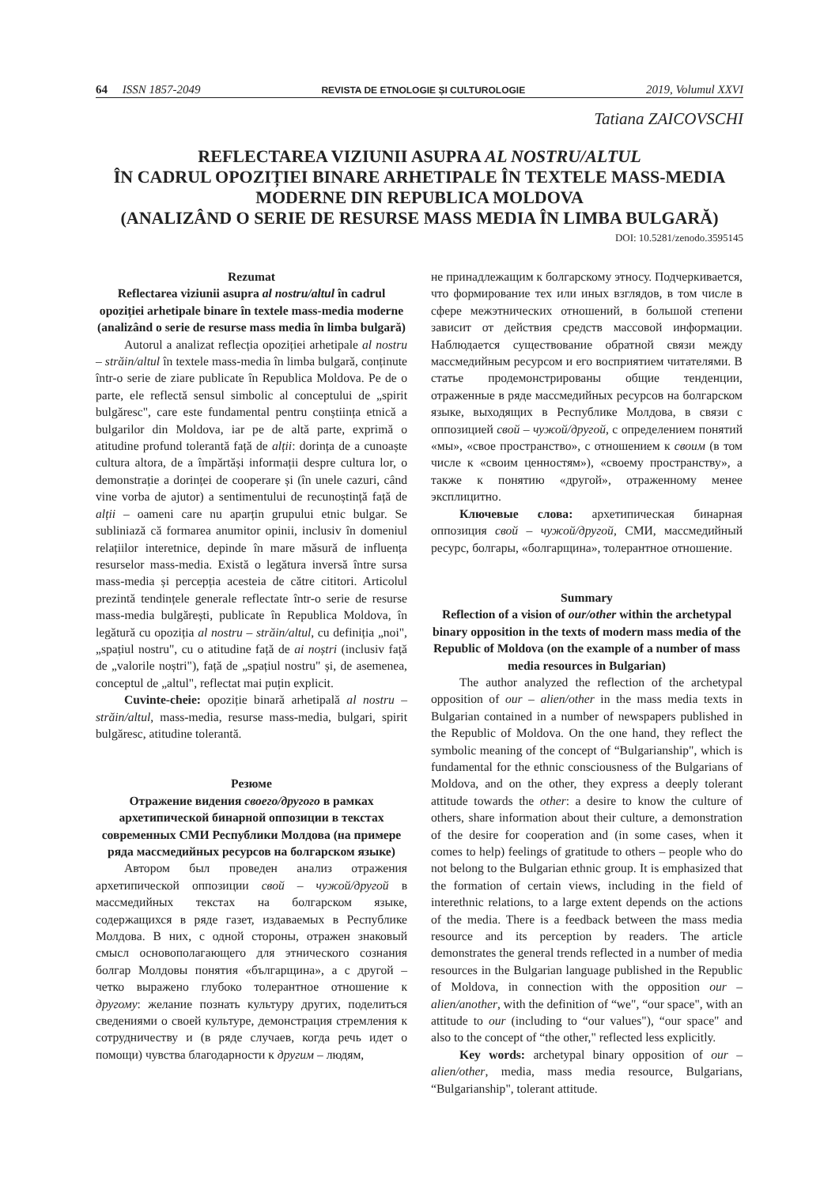64 ISSN 1857-2049 REVISTA DE ETNOLOGIE ȘI CULTUROLOGIE 2019, Volumul XXVI
Tatiana ZAICOVSCHI
REFLECTAREA VIZIUNII ASUPRA AL NOSTRU/ALTUL
ÎN CADRUL OPOZIȚIEI BINARE ARHETIPALE ÎN TEXTELE MASS-MEDIA
MODERNE DIN REPUBLICA MOLDOVA
(ANALIZÂND O SERIE DE RESURSE MASS MEDIA ÎN LIMBA BULGARĂ)
DOI: 10.5281/zenodo.3595145
Rezumat
Reflectarea viziunii asupra al nostru/altul în cadrul opoziției arhetipale binare în textele mass-media moderne (analizând o serie de resurse mass media în limba bulgară)
Autorul a analizat reflecția opoziției arhetipale al nostru – străin/altul în textele mass-media în limba bulgară, conținute într-o serie de ziare publicate în Republica Moldova. Pe de o parte, ele reflectă sensul simbolic al conceptului de „spirit bulgăresc", care este fundamental pentru conștiința etnică a bulgarilor din Moldova, iar pe de altă parte, exprimă o atitudine profund tolerantă față de alții: dorința de a cunoaște cultura altora, de a împărtăși informații despre cultura lor, o demonstrație a dorinței de cooperare și (în unele cazuri, când vine vorba de ajutor) a sentimentului de recunoștință față de alții – oameni care nu aparțin grupului etnic bulgar. Se subliniază că formarea anumitor opinii, inclusiv în domeniul relațiilor interetnice, depinde în mare măsură de influența resurselor mass-media. Există o legătura inversă între sursa mass-media și percepția acesteia de către cititori. Articolul prezintă tendințele generale reflectate într-o serie de resurse mass-media bulgărești, publicate în Republica Moldova, în legătură cu opoziția al nostru – străin/altul, cu definiția „noi", „spațiul nostru", cu o atitudine față de ai noștri (inclusiv față de „valorile noștri"), față de „spațiul nostru" și, de asemenea, conceptul de „altul", reflectat mai puțin explicit.
Cuvinte-cheie: opoziție binară arhetipală al nostru – străin/altul, mass-media, resurse mass-media, bulgari, spirit bulgăresc, atitudine tolerantă.
Резюме
Отражение видения своего/другого в рамках архетипической бинарной оппозиции в текстах современных СМИ Республики Молдова (на примере ряда массмедийных ресурсов на болгарском языке)
Автором был проведен анализ отражения архетипической оппозиции свой – чужой/другой в массмедийных текстах на болгарском языке, содержащихся в ряде газет, издаваемых в Республике Молдова. В них, с одной стороны, отражен знаковый смысл основополагающего для этнического сознания болгар Молдовы понятия «българщина», а с другой – четко выражено глубоко толерантное отношение к другому: желание познать культуру других, поделиться сведениями о своей культуре, демонстрация стремления к сотрудничеству и (в ряде случаев, когда речь идет о помощи) чувства благодарности к другим – людям,
не принадлежащим к болгарскому этносу. Подчеркивается, что формирование тех или иных взглядов, в том числе в сфере межэтнических отношений, в большой степени зависит от действия средств массовой информации. Наблюдается существование обратной связи между массмедийным ресурсом и его восприятием читателями. В статье продемонстрированы общие тенденции, отраженные в ряде массмедийных ресурсов на болгарском языке, выходящих в Республике Молдова, в связи с оппозицией свой – чужой/другой, с определением понятий «мы», «свое пространство», с отношением к своим (в том числе к «своим ценностям»), «своему пространству», а также к понятию «другой», отраженному менее эксплицитно.
Ключевые слова: архетипическая бинарная оппозиция свой – чужой/другой, СМИ, массмедийный ресурс, болгары, «болгарщина», толерантное отношение.
Summary
Reflection of a vision of our/other within the archetypal binary opposition in the texts of modern mass media of the Republic of Moldova (on the example of a number of mass media resources in Bulgarian)
The author analyzed the reflection of the archetypal opposition of our – alien/other in the mass media texts in Bulgarian contained in a number of newspapers published in the Republic of Moldova. On the one hand, they reflect the symbolic meaning of the concept of “Bulgarianship", which is fundamental for the ethnic consciousness of the Bulgarians of Moldova, and on the other, they express a deeply tolerant attitude towards the other: a desire to know the culture of others, share information about their culture, a demonstration of the desire for cooperation and (in some cases, when it comes to help) feelings of gratitude to others – people who do not belong to the Bulgarian ethnic group. It is emphasized that the formation of certain views, including in the field of interethnic relations, to a large extent depends on the actions of the media. There is a feedback between the mass media resource and its perception by readers. The article demonstrates the general trends reflected in a number of media resources in the Bulgarian language published in the Republic of Moldova, in connection with the opposition our – alien/another, with the definition of “we", “our space", with an attitude to our (including to “our values"), “our space" and also to the concept of “the other," reflected less explicitly.
Key words: archetypal binary opposition of our – alien/other, media, mass media resource, Bulgarians, “Bulgarianship", tolerant attitude.